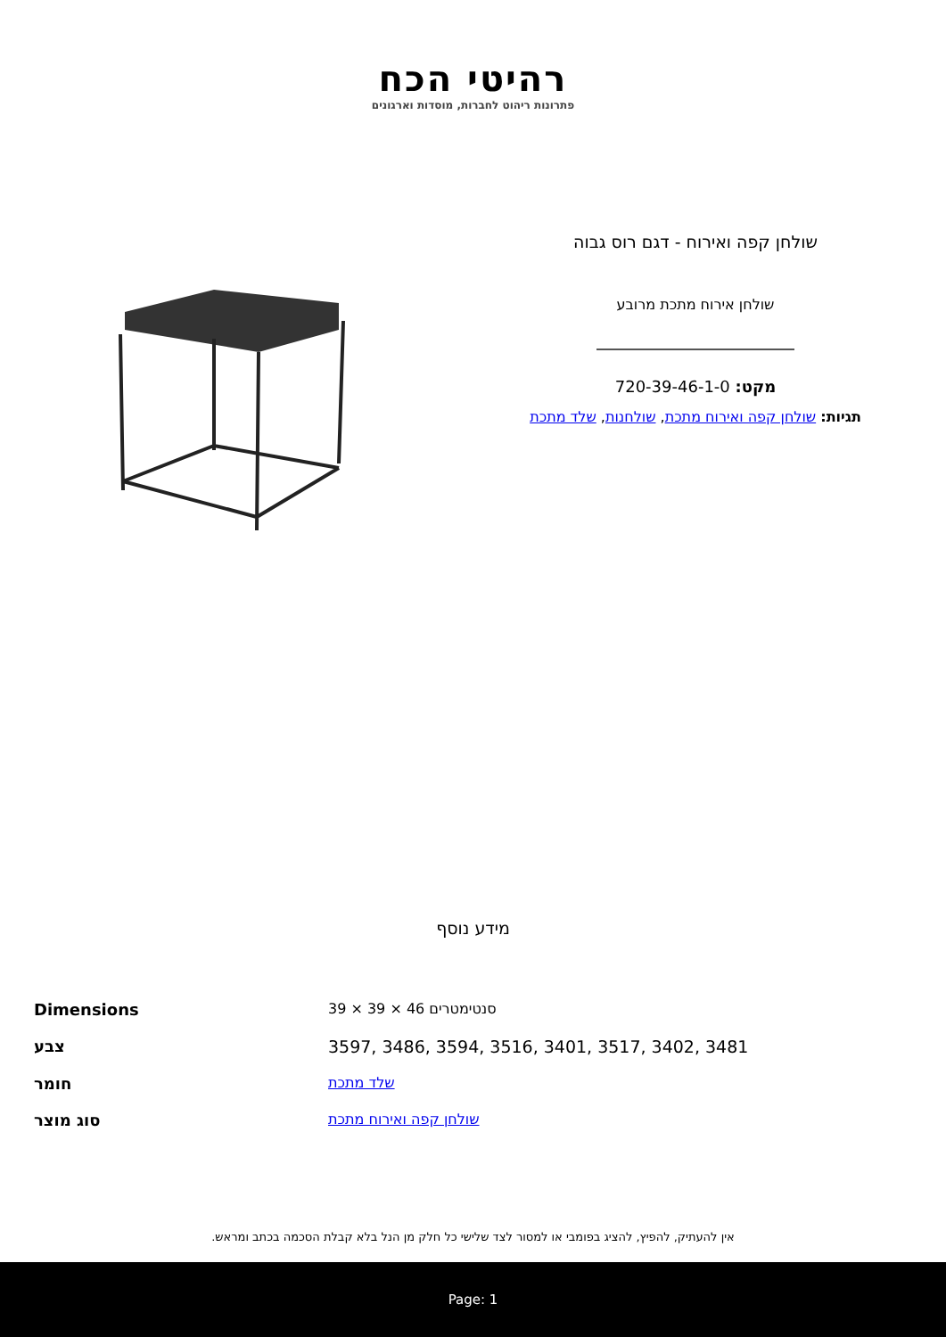רהיטי הכח
פתרונות ריהוט לחברות, מוסדות וארגונים
שולחן קפה ואירוח - דגם רוס גבוה
שולחן אירוח מתכת מרובע
מקט: 720-39-46-1-0
תגיות: שולחן קפה ואירוח מתכת, שולחנות, שלד מתכת
מידע נוסף
| Dimensions | 39 × 39 × 46 סנטימטרים |
| צבע | 3597, 3486, 3594, 3516, 3401, 3517, 3402, 3481 |
| חומר | שלד מתכת |
| סוג מוצר | שולחן קפה ואירוח מתכת |
אין להעתיק, להפיץ, להציג בפומבי או למסור לצד שלישי כל חלק מן הנל בלא קבלת הסכמה בכתב ומראש.
Page: 1